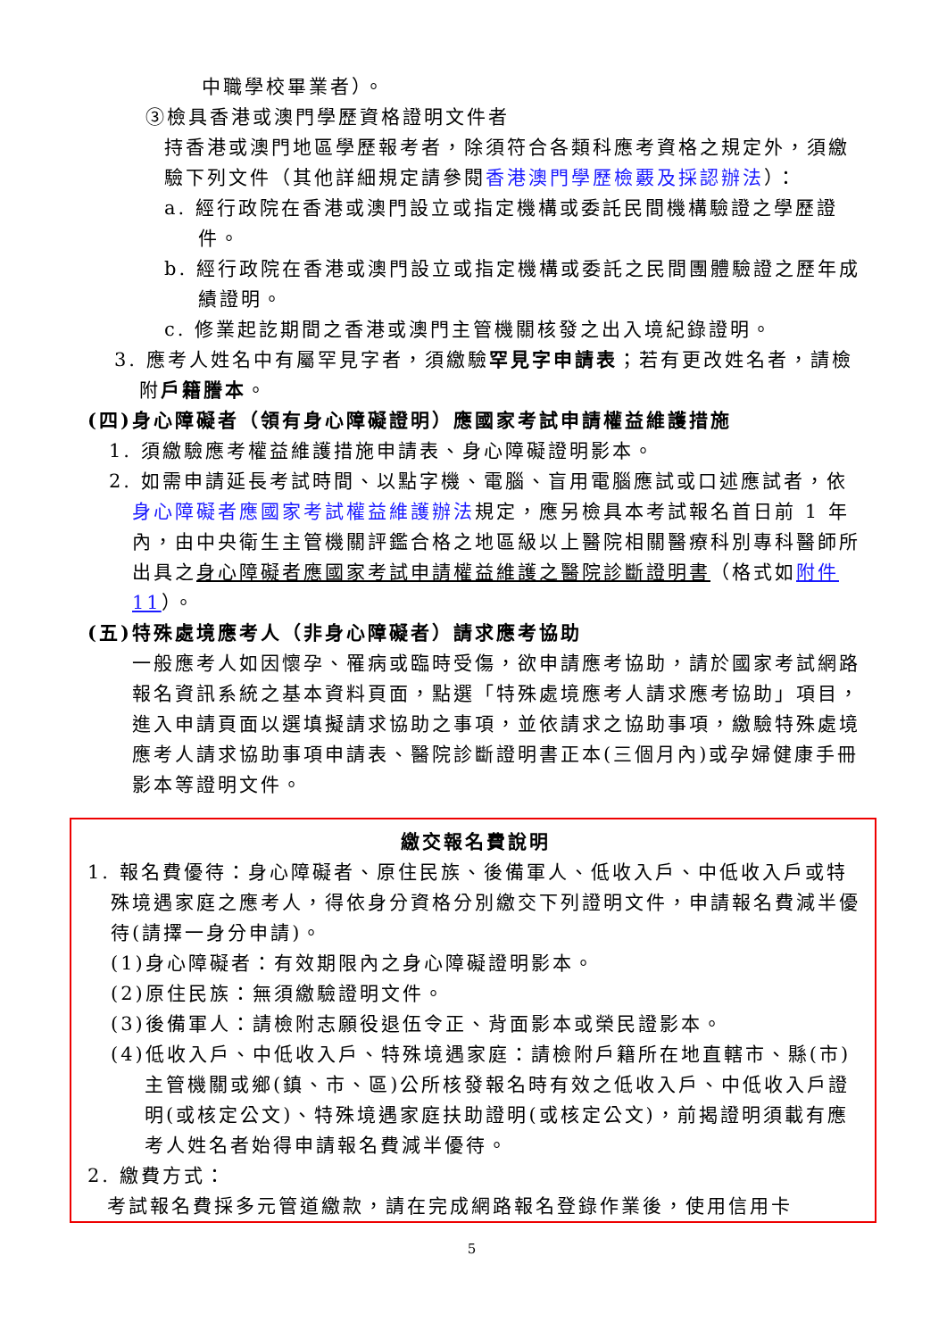中職學校畢業者）。
③檢具香港或澳門學歷資格證明文件者
持香港或澳門地區學歷報考者，除須符合各類科應考資格之規定外，須繳驗下列文件（其他詳細規定請參閱香港澳門學歷檢覈及採認辦法）：
a. 經行政院在香港或澳門設立或指定機構或委託民間機構驗證之學歷證件。
b. 經行政院在香港或澳門設立或指定機構或委託之民間團體驗證之歷年成績證明。
c. 修業起訖期間之香港或澳門主管機關核發之出入境紀錄證明。
3. 應考人姓名中有屬罕見字者，須繳驗罕見字申請表；若有更改姓名者，請檢附戶籍謄本。
(四)身心障礙者（領有身心障礙證明）應國家考試申請權益維護措施
1. 須繳驗應考權益維護措施申請表、身心障礙證明影本。
2. 如需申請延長考試時間、以點字機、電腦、盲用電腦應試或口述應試者，依身心障礙者應國家考試權益維護辦法規定，應另檢具本考試報名首日前 1 年內，由中央衛生主管機關評鑑合格之地區級以上醫院相關醫療科別專科醫師所出具之身心障礙者應國家考試申請權益維護之醫院診斷證明書（格式如附件 11）。
(五)特殊處境應考人（非身心障礙者）請求應考協助
一般應考人如因懷孕、罹病或臨時受傷，欲申請應考協助，請於國家考試網路報名資訊系統之基本資料頁面，點選「特殊處境應考人請求應考協助」項目，進入申請頁面以選填擬請求協助之事項，並依請求之協助事項，繳驗特殊處境應考人請求協助事項申請表、醫院診斷證明書正本(三個月內)或孕婦健康手冊影本等證明文件。
繳交報名費說明
1. 報名費優待：身心障礙者、原住民族、後備軍人、低收入戶、中低收入戶或特殊境遇家庭之應考人，得依身分資格分別繳交下列證明文件，申請報名費減半優待(請擇一身分申請)。
(1)身心障礙者：有效期限內之身心障礙證明影本。
(2)原住民族：無須繳驗證明文件。
(3)後備軍人：請檢附志願役退伍令正、背面影本或榮民證影本。
(4)低收入戶、中低收入戶、特殊境遇家庭：請檢附戶籍所在地直轄市、縣(市)主管機關或鄉(鎮、市、區)公所核發報名時有效之低收入戶、中低收入戶證明(或核定公文)、特殊境遇家庭扶助證明(或核定公文)，前揭證明須載有應考人姓名者始得申請報名費減半優待。
2. 繳費方式：
考試報名費採多元管道繳款，請在完成網路報名登錄作業後，使用信用卡
5